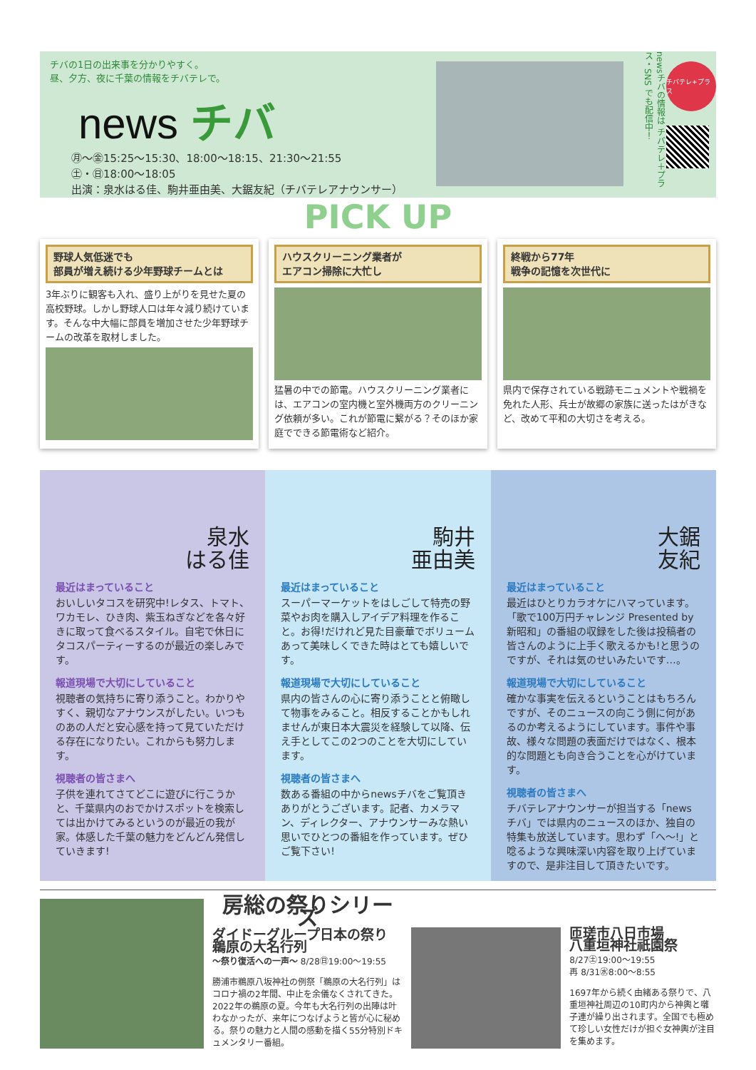チバの1日の出来事を分かりやすく。
昼、夕方、夜に千葉の情報をチバテレで。
news チバ
㊊～㊎15:25～15:30、18:00～18:15、21:30～21:55
㊏・㊐18:00～18:05
出演：泉水はる佳、駒井亜由美、大鋸友紀（チバテレアナウンサー）
newsチバの情報は チバテレ＋プラス・SNS でも配信中！
チバテレ+プラス
PICK UP
野球人気低迷でも
部員が増え続ける少年野球チームとは
3年ぶりに観客も入れ、盛り上がりを見せた夏の高校野球。しかし野球人口は年々減り続けています。そんな中大幅に部員を増加させた少年野球チームの改革を取材しました。
ハウスクリーニング業者が
エアコン掃除に大忙し
猛暑の中での節電。ハウスクリーニング業者には、エアコンの室内機と室外機両方のクリーニング依頼が多い。これが節電に繋がる？そのほか家庭でできる節電術など紹介。
終戦から77年
戦争の記憶を次世代に
県内で保存されている戦跡モニュメントや戦禍を免れた人形、兵士が故郷の家族に送ったはがきなど、改めて平和の大切さを考える。
泉水
はる佳
最近はまっていること
おいしいタコスを研究中!レタス、トマト、ワカモレ、ひき肉、紫玉ねぎなどを各々好きに取って食べるスタイル。自宅で休日にタコスパーティーするのが最近の楽しみです。
報道現場で大切にしていること
視聴者の気持ちに寄り添うこと。わかりやすく、親切なアナウンスがしたい。いつものあの人だと安心感を持って見ていただける存在になりたい。これからも努力します。
視聴者の皆さまへ
子供を連れてさてどこに遊びに行こうかと、千葉県内のおでかけスポットを検索しては出かけてみるというのが最近の我が家。体感した千葉の魅力をどんどん発信していきます!
駒井
亜由美
最近はまっていること
スーパーマーケットをはしごして特売の野菜やお肉を購入しアイデア料理を作ること。お得!だけれど見た目豪華でボリュームあって美味しくできた時はとても嬉しいです。
報道現場で大切にしていること
県内の皆さんの心に寄り添うことと俯瞰して物事をみること。相反することかもしれませんが東日本大震災を経験して以降、伝え手としてこの2つのことを大切にしています。
視聴者の皆さまへ
数ある番組の中からnewsチバをご覧頂きありがとうございます。記者、カメラマン、ディレクター、アナウンサーみな熱い思いでひとつの番組を作っています。ぜひご覧下さい!
大鋸
友紀
最近はまっていること
最近はひとりカラオケにハマっています。「歌で100万円チャレンジ Presented by 新昭和」の番組の収録をした後は投稿者の皆さんのように上手く歌えるかも!と思うのですが、それは気のせいみたいです…。
報道現場で大切にしていること
確かな事実を伝えるということはもちろんですが、そのニュースの向こう側に何があるのか考えるようにしています。事件や事故、様々な問題の表面だけではなく、根本的な問題とも向き合うことを心がけています。
視聴者の皆さまへ
チバテレアナウンサーが担当する「newsチバ」では県内のニュースのほか、独自の特集も放送しています。思わず「へ～!」と唸るような興味深い内容を取り上げていますので、是非注目して頂きたいです。
房総の祭りシリーズ
ダイドーグループ日本の祭り
鵜原の大名行列
～祭り復活への一声～ 8/28㊐19:00～19:55
勝浦市鵜原八坂神社の例祭「鵜原の大名行列」はコロナ禍の2年間、中止を余儀なくされてきた。2022年の鵜原の夏。今年も大名行列の出陣は叶わなかったが、来年につなげようと皆が心に秘める。祭りの魅力と人間の感動を描く55分特別ドキュメンタリー番組。
匝瑳市八日市場
八重垣神社祇園祭
8/27㊏19:00～19:55
再 8/31㊌8:00～8:55
1697年から続く由緒ある祭りで、八重垣神社周辺の10町内から神輿と囃子連が繰り出されます。全国でも極めて珍しい女性だけが担ぐ女神輿が注目を集めます。